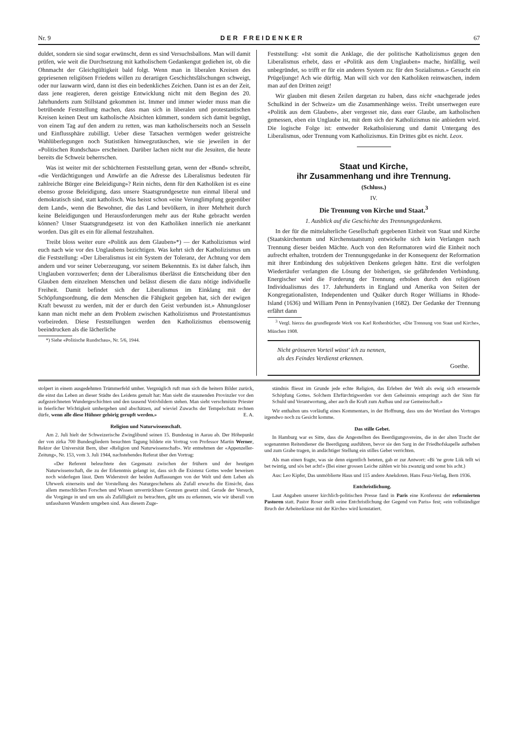Nr. 9 DER FREIDENKER 67
duldet, sondern sie sind sogar erwünscht, denn es sind Versuchsballons. Man will damit prüfen, wie weit die Durchsetzung mit katholischem Gedankengut gediehen ist, ob die Ohnmacht der Gleichgültigkeit bald folgt. Wenn man in liberalen Kreisen des gepriesenen religiösen Friedens willen zu derartigen Geschichtsfälschungen schweigt, oder nur lauwarm wird, dann ist dies ein bedenkliches Zeichen. Dann ist es an der Zeit, dass jene reagieren, deren geistige Entwicklung nicht mit dem Beginn des 20. Jahrhunderts zum Stillstand gekommen ist. Immer und immer wieder muss man die betrübende Feststellung machen, dass man sich in liberalen und protestantischen Kreisen keinen Deut um katholische Absichten kümmert, sondern sich damit begnügt, von einem Tag auf den andern zu retten, was man katholischerseits noch an Sesseln und Einflussphäre zubilligt. Ueber diese Tatsachen vermögen weder geistreiche Wahlüberlegungen noch Statistiken hinwegzutäuschen, wie sie jeweilen in der «Politischen Rundschau» erscheinen. Darüber lachen nicht nur die Jesuiten, die heute bereits die Schweiz beherrschen.
Was ist weiter mit der schüchternen Feststellung getan, wenn der «Bund» schreibt, «die Verdächtigungen und Anwürfe an die Adresse des Liberalismus bedeuten für zahlreiche Bürger eine Beleidigung»? Rein nichts, denn für den Katholiken ist es eine ebenso grosse Beleidigung, dass unsere Staatsgrundgesetze nun einmal liberal und demokratisch sind, statt katholisch. Was heisst schon «eine Verunglimpfung gegenüber dem Land», wenn die Bewohner, die das Land bevölkern, in ihrer Mehrheit durch keine Beleidigungen und Herausforderungen mehr aus der Ruhe gebracht werden können? Unser Staatsgrundgesetz ist von den Katholiken innerlich nie anerkannt worden. Das gilt es ein für allemal festzuhalten.
Treibt bloss weiter eure «Politik aus dem Glauben»*) — der Katholizismus wird euch nach wie vor des Unglaubens bezichtigen. Was kehrt sich der Katholizismus um die Feststellung: «Der Liberalismus ist ein System der Toleranz, der Achtung vor dem andern und vor seiner Ueberzeugung, vor seinem Bekenntnis. Es ist daher falsch, ihm Unglauben vorzuwerfen; denn der Liberalismus überlässt die Entscheidung über den Glauben dem einzelnen Menschen und belässt diesem die dazu nötige individuelle Freiheit. Damit befindet sich der Liberalismus im Einklang mit der Schöpfungsordnung, die dem Menschen die Fähigkeit gegeben hat, sich der ewigen Kraft bewusst zu werden, mit der er durch den Geist verbunden ist.» Ahnungsloser kann man nicht mehr an dem Problem zwischen Katholizismus und Protestantismus vorbeireden. Diese Feststellungen werden den Katholizismus ebensowenig beeindrucken als die lächerliche
*) Siehe «Politische Rundschau», Nr. 5/6, 1944.
Feststellung: «Ist somit die Anklage, die der politische Katholizismus gegen den Liberalismus erhebt, dass er «Politik aus dem Unglauben» mache, hinfällig, weil unbegründet, so trifft er für ein anderes System zu: für den Sozialismus.» Gesucht ein Prügeljunge! Ach wie dürftig. Man will sich vor den Katholiken reinwaschen, indem man auf den Dritten zeigt!
Wir glauben mit diesen Zeilen dargetan zu haben, dass nicht «nachgerade jedes Schulkind in der Schweiz» um die Zusammenhänge weiss. Treibt unsertwegen eure «Politik aus dem Glauben», aber vergesset nie, dass euer Glaube, am katholischen gemessen, eben ein Unglaube ist, mit dem sich der Katholizismus nie anbiedern wird. Die logische Folge ist: entweder Rekatholisierung und damit Untergang des Liberalismus, oder Trennung vom Katholizismus. Ein Drittes gibt es nicht. Leox.
Staat und Kirche,
ihr Zusammenhang und ihre Trennung.
(Schluss.)
IV.
Die Trennung von Kirche und Staat.<sup>3</sup>
1. Ausblick auf die Geschichte des Trennungsgedankens.
In der für die mittelalterliche Gesellschaft gegebenen Einheit von Staat und Kirche (Staatskirchentum und Kirchenstaatstum) entwickelte sich kein Verlangen nach Trennung dieser beiden Mächte. Auch von den Reformatoren wird die Einheit noch aufrecht erhalten, trotzdem der Trennungsgedanke in der Konsequenz der Reformation mit ihrer Entbindung des subjektiven Denkens gelegen hätte. Erst die verfolgten Wiedertäufer verlangten die Lösung der bisherigen, sie gefährdenden Verbindung. Energischer wird die Forderung der Trennung erhoben durch den religiösen Individualismus des 17. Jahrhunderts in England und Amerika von Seiten der Kongregationalisten, Independenten und Quäker durch Roger Williams in Rhode-Island (1636) und William Penn in Pennsylvanien (1682). Der Gedanke der Trennung erfährt dann
<sup>3</sup> Vergl. hierzu das grundlegende Werk von Karl Rothenbücher, «Die Trennung von Staat und Kirche», München 1908.
Nicht grösseren Vorteil wüsst' ich zu nennen,
als des Feindes Verdienst erkennen.
Goethe.
stolpert in einem ausgedehnten Trümmerfeld umher. Vergnüglich ruft man sich die heitern Bilder zurück, die einst das Leben an dieser Städte des Leidens gemalt hat: Man sieht die staunenden Provinzler vor den aufgezeichneten Wundergeschichten und den tausend Votivbildern stehen. Man sieht verschmitzte Priester in feierlicher Wichtigkeit umhergehen und abschätzen, auf wieviel Zuwachs der Tempelschatz rechnen dürfe, wenn alle diese Hühner gehörig gerupft werden.» E. A.
Religion und Naturwissenschaft.
Am 2. Juli hielt der Schweizerische Zwinglibund seinen 15. Bundestag in Aarau ab. Der Höhepunkt der von zirka 700 Bundesgliedern besuchten Tagung bildete ein Vortrag von Professor Martin Werner, Rektor der Universität Bern, über «Religion und Naturwissenschaft». Wir entnehmen der «Appenzeller-Zeitung», Nr. 153, vom 3. Juli 1944, nachstehendes Referat über den Vortrag:
«Der Referent beleuchtete den Gegensatz zwischen der frühern und der heutigen Naturwissenschaft, die zu der Erkenntnis gelangt ist, dass sich die Existenz Gottes weder beweisen noch widerlegen lässt. Dem Widerstreit der beiden Auffassungen von der Welt und dem Leben als Uhrwerk einerseits und der Vorstellung des Naturgeschehens als Zufall erwuchs die Einsicht, dass allem menschlichen Forschen und Wissen unverrückbare Grenzen gesetzt sind. Gerade der Versuch, die Vorgänge in und um uns als Zufälligkeit zu betrachten, gibt uns zu erkennen, wie wir überall von unfassbaren Wundern umgeben sind. Aus diesem Zuge-
ständnis fliesst im Grunde jede echte Religion, das Erleben der Welt als ewig sich erneuernde Schöpfung Gottes. Solchem Ehrfürchtigwerden vor dem Geheimnis entspringt auch der Sinn für Schuld und Verantwortung, aber auch die Kraft zum Aufbau und zur Gemeinschaft.»
Wir enthalten uns vorläufig eines Kommentars, in der Hoffnung, dass uns der Wortlaut des Vortrages irgendwo noch zu Gesicht komme.
Das stille Gebet.
In Hamburg war es Sitte, dass die Angestellten des Beerdigungsvereins, die in der alten Tracht der sogenannten Reitendiener die Beerdigung ausführen, bevor sie den Sarg in der Friedhofskapelle aufheben und zum Grabe tragen, in andächtiger Stellung ein stilles Gebet verrichten.
Als man einen fragte, was sie denn eigentlich beteten, gab er zur Antwort: «Bi 'ne grote Liik tellt wi bet twintig, und sös bet acht!» (Bei einer grossen Leiche zählen wir bis zwanzig und sonst bis acht.)
Aus: Leo Kipfer, Das unmöblierte Haus und 115 andere Anekdoten. Hans Feuz-Verlag, Bern 1936.
Entchristlichung.
Laut Angaben unserer kirchlich-politischen Presse fand in Paris eine Konferenz der reformierten Pastoren statt. Pastor Roser stellt «eine Entchristlichung der Gegend von Paris» fest; «ein vollständiger Bruch der Arbeiterklasse mit der Kirche» wird konstatiert.